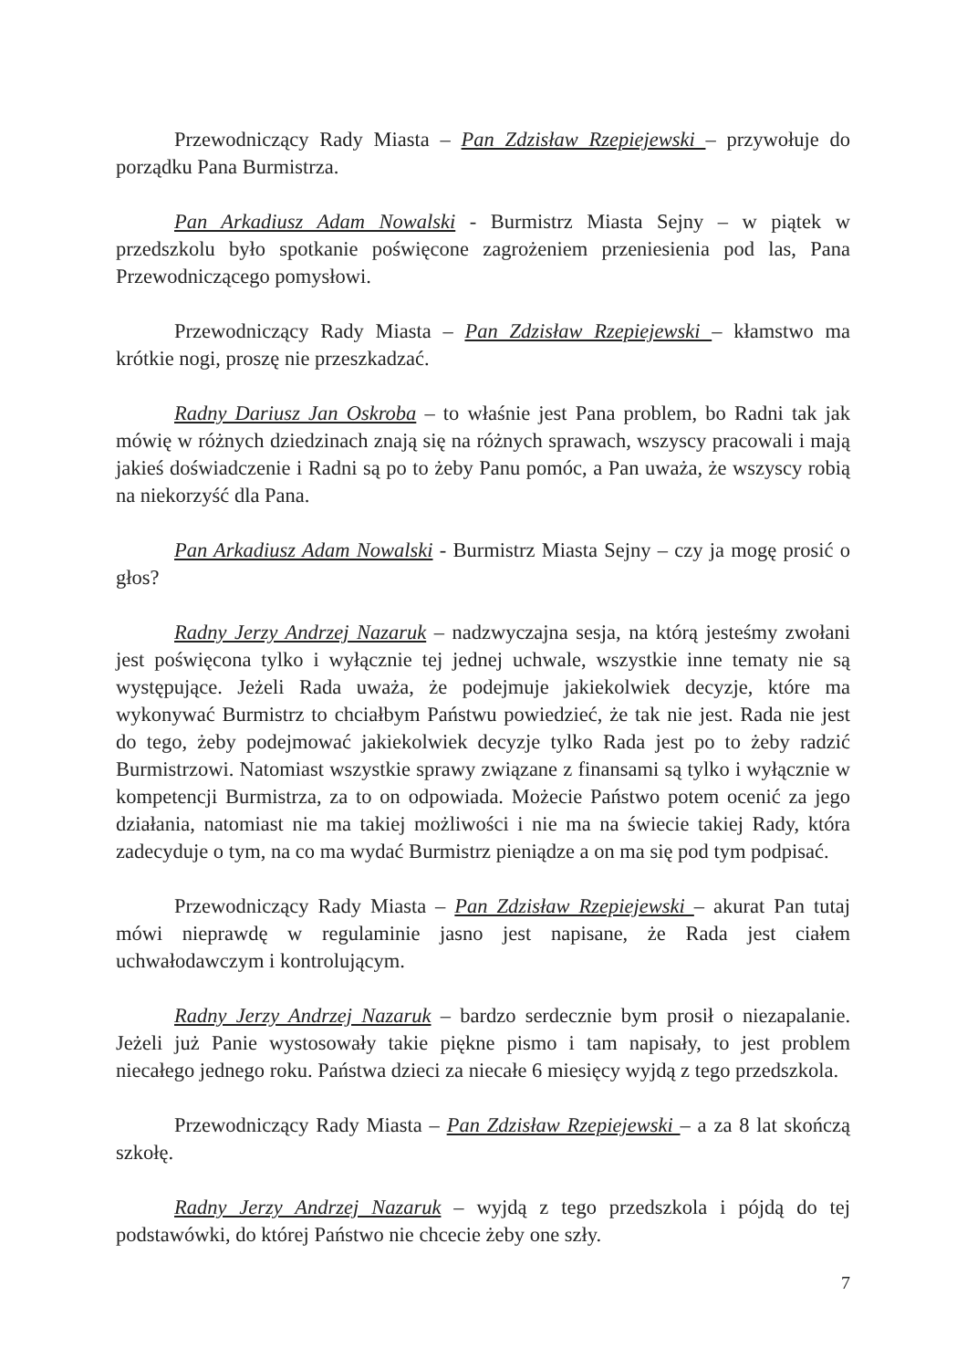Przewodniczący Rady Miasta – Pan Zdzisław Rzepiejewski – przywołuje do porządku Pana Burmistrza.
Pan Arkadiusz Adam Nowalski - Burmistrz Miasta Sejny – w piątek w przedszkolu było spotkanie poświęcone zagrożeniem przeniesienia pod las, Pana Przewodniczącego pomysłowi.
Przewodniczący Rady Miasta – Pan Zdzisław Rzepiejewski – kłamstwo ma krótkie nogi, proszę nie przeszkadzać.
Radny Dariusz Jan Oskroba – to właśnie jest Pana problem, bo Radni tak jak mówię w różnych dziedzinach znają się na różnych sprawach, wszyscy pracowali i mają jakieś doświadczenie i Radni są po to żeby Panu pomóc, a Pan uważa, że wszyscy robią na niekorzyść dla Pana.
Pan Arkadiusz Adam Nowalski - Burmistrz Miasta Sejny – czy ja mogę prosić o głos?
Radny Jerzy Andrzej Nazaruk – nadzwyczajna sesja, na którą jesteśmy zwołani jest poświęcona tylko i wyłącznie tej jednej uchwale, wszystkie inne tematy nie są występujące. Jeżeli Rada uważa, że podejmuje jakiekolwiek decyzje, które ma wykonywać Burmistrz to chciałbym Państwu powiedzieć, że tak nie jest. Rada nie jest do tego, żeby podejmować jakiekolwiek decyzje tylko Rada jest po to żeby radzić Burmistrzowi. Natomiast wszystkie sprawy związane z finansami są tylko i wyłącznie w kompetencji Burmistrza, za to on odpowiada. Możecie Państwo potem ocenić za jego działania, natomiast nie ma takiej możliwości i nie ma na świecie takiej Rady, która zadecyduje o tym, na co ma wydać Burmistrz pieniądze a on ma się pod tym podpisać.
Przewodniczący Rady Miasta – Pan Zdzisław Rzepiejewski – akurat Pan tutaj mówi nieprawdę w regulaminie jasno jest napisane, że Rada jest ciałem uchwałodawczym i kontrolującym.
Radny Jerzy Andrzej Nazaruk – bardzo serdecznie bym prosił o niezapalanie. Jeżeli już Panie wystosowały takie piękne pismo i tam napisały, to jest problem niecałego jednego roku. Państwa dzieci za niecałe 6 miesięcy wyjdą z tego przedszkola.
Przewodniczący Rady Miasta – Pan Zdzisław Rzepiejewski – a za 8 lat skończą szkołę.
Radny Jerzy Andrzej Nazaruk – wyjdą z tego przedszkola i pójdą do tej podstawówki, do której Państwo nie chcecie żeby one szły.
7